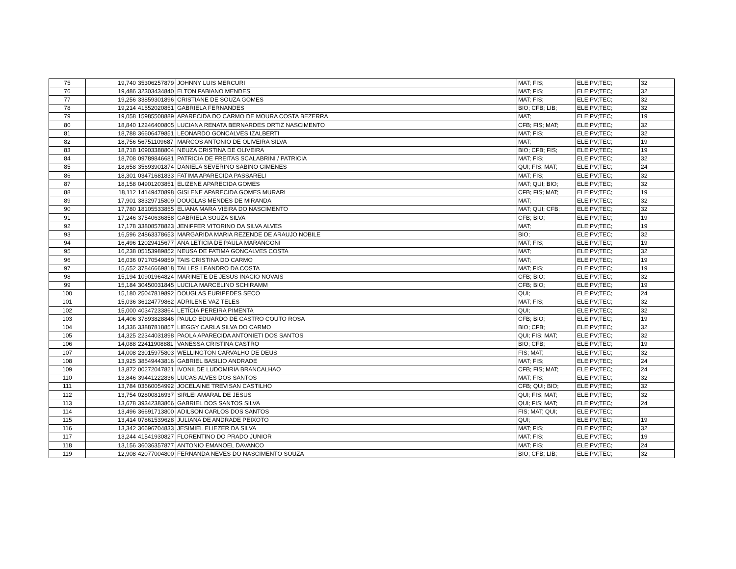| 75 | 19,740 | 35306257879 | JOHNNY LUIS MERCURI | MAT; FIS; | ELE;PV;TEC; | 32 |
| 76 | 19,486 | 32303434840 | ELTON FABIANO MENDES | MAT; FIS; | ELE;PV;TEC; | 32 |
| 77 | 19,256 | 33859301896 | CRISTIANE DE SOUZA GOMES | MAT; FIS; | ELE;PV;TEC; | 32 |
| 78 | 19,214 | 41552020851 | GABRIELA FERNANDES | BIO; CFB; LIB; | ELE;PV;TEC; | 32 |
| 79 | 19,058 | 15985508889 | APARECIDA DO CARMO DE MOURA COSTA BEZERRA | MAT; | ELE;PV;TEC; | 19 |
| 80 | 18,840 | 12246400805 | LUCIANA RENATA BERNARDES ORTIZ NASCIMENTO | CFB; FIS; MAT; | ELE;PV;TEC; | 32 |
| 81 | 18,788 | 36606479851 | LEONARDO GONCALVES IZALBERTI | MAT; FIS; | ELE;PV;TEC; | 32 |
| 82 | 18,756 | 56751109687 | MARCOS ANTONIO DE OLIVEIRA SILVA | MAT; | ELE;PV;TEC; | 19 |
| 83 | 18,718 | 10903388804 | NEUZA CRISTINA DE OLIVEIRA | BIO; CFB; FIS; | ELE;PV;TEC; | 19 |
| 84 | 18,708 | 09789846681 | PATRICIA DE FREITAS SCALABRINI / PATRICIA | MAT; FIS; | ELE;PV;TEC; | 32 |
| 85 | 18,658 | 35693901874 | DANIELA SEVERINO SABINO GIMENES | QUI; FIS; MAT; | ELE;PV;TEC; | 24 |
| 86 | 18,301 | 03471681833 | FATIMA APARECIDA PASSARELI | MAT; FIS; | ELE;PV;TEC; | 32 |
| 87 | 18,158 | 04901203851 | ELIZENE APARECIDA GOMES | MAT; QUI; BIO; | ELE;PV;TEC; | 32 |
| 88 | 18,112 | 14149470898 | GISLENE APARECIDA GOMES MURARI | CFB; FIS; MAT; | ELE;PV;TEC; | 19 |
| 89 | 17,901 | 38329715809 | DOUGLAS MENDES DE MIRANDA | MAT; | ELE;PV;TEC; | 32 |
| 90 | 17,780 | 18105533855 | ELIANA MARA VIEIRA DO NASCIMENTO | MAT; QUI; CFB; | ELE;PV;TEC; | 32 |
| 91 | 17,246 | 37540636858 | GABRIELA SOUZA SILVA | CFB; BIO; | ELE;PV;TEC; | 19 |
| 92 | 17,178 | 33808578823 | JENIFFER VITORINO DA SILVA ALVES | MAT; | ELE;PV;TEC; | 19 |
| 93 | 16,596 | 24863378653 | MARGARIDA MARIA REZENDE DE ARAUJO NOBILE | BIO; | ELE;PV;TEC; | 32 |
| 94 | 16,496 | 12029415677 | ANA LETICIA DE PAULA MARANGONI | MAT; FIS; | ELE;PV;TEC; | 19 |
| 95 | 16,238 | 05153989852 | NEUSA DE FATIMA GONCALVES COSTA | MAT; | ELE;PV;TEC; | 32 |
| 96 | 16,036 | 07170549859 | TAIS CRISTINA DO CARMO | MAT; | ELE;PV;TEC; | 19 |
| 97 | 15,652 | 37846669818 | TALLES LEANDRO DA COSTA | MAT; FIS; | ELE;PV;TEC; | 19 |
| 98 | 15,194 | 10901964824 | MARINETE DE JESUS INACIO NOVAIS | CFB; BIO; | ELE;PV;TEC; | 32 |
| 99 | 15,184 | 30450031845 | LUCILA MARCELINO SCHIRAMM | CFB; BIO; | ELE;PV;TEC; | 19 |
| 100 | 15,180 | 25047819892 | DOUGLAS EURIPEDES SECO | QUI; | ELE;PV;TEC; | 24 |
| 101 | 15,036 | 36124779862 | ADRILENE VAZ TELES | MAT; FIS; | ELE;PV;TEC; | 32 |
| 102 | 15,000 | 40347233864 | LETÍCIA PEREIRA PIMENTA | QUI; | ELE;PV;TEC; | 32 |
| 103 | 14,406 | 37893828846 | PAULO EDUARDO DE CASTRO COUTO ROSA | CFB; BIO; | ELE;PV;TEC; | 19 |
| 104 | 14,336 | 33887818857 | LIEGGY CARLA SILVA DO CARMO | BIO; CFB; | ELE;PV;TEC; | 32 |
| 105 | 14,325 | 22344031898 | PAOLA APARECIDA ANTONIETI DOS SANTOS | QUI; FIS; MAT; | ELE;PV;TEC; | 32 |
| 106 | 14,088 | 22411908881 | VANESSA CRISTINA CASTRO | BIO; CFB; | ELE;PV;TEC; | 19 |
| 107 | 14,008 | 23015975803 | WELLINGTON CARVALHO DE DEUS | FIS; MAT; | ELE;PV;TEC; | 32 |
| 108 | 13,925 | 38549443816 | GABRIEL BASILIO ANDRADE | MAT; FIS; | ELE;PV;TEC; | 24 |
| 109 | 13,872 | 00272047821 | IVONILDE LUDOMIRIA BRANCALHAO | CFB; FIS; MAT; | ELE;PV;TEC; | 24 |
| 110 | 13,846 | 39441222836 | LUCAS ALVES DOS SANTOS | MAT; FIS; | ELE;PV;TEC; | 32 |
| 111 | 13,784 | 03660054992 | JOCELAINE TREVISAN CASTILHO | CFB; QUI; BIO; | ELE;PV;TEC; | 32 |
| 112 | 13,754 | 02800816937 | SIRLEI AMARAL DE JESUS | QUI; FIS; MAT; | ELE;PV;TEC; | 32 |
| 113 | 13,678 | 39342383866 | GABRIEL DOS SANTOS SILVA | QUI; FIS; MAT; | ELE;PV;TEC; | 24 |
| 114 | 13,496 | 36691713800 | ADILSON CARLOS DOS SANTOS | FIS; MAT; QUI; | ELE;PV;TEC; | |
| 115 | 13,414 | 07861539628 | JULIANA DE ANDRADE PEIXOTO | QUI; | ELE;PV;TEC; | 19 |
| 116 | 13,342 | 36696704833 | JESIMIEL ELIEZER DA SILVA | MAT; FIS; | ELE;PV;TEC; | 32 |
| 117 | 13,244 | 41541930827 | FLORENTINO DO PRADO JUNIOR | MAT; FIS; | ELE;PV;TEC; | 19 |
| 118 | 13,156 | 36036357877 | ANTONIO EMANOEL DAVANCO | MAT; FIS; | ELE;PV;TEC; | 24 |
| 119 | 12,908 | 42077004800 | FERNANDA NEVES DO NASCIMENTO SOUZA | BIO; CFB; LIB; | ELE;PV;TEC; | 32 |